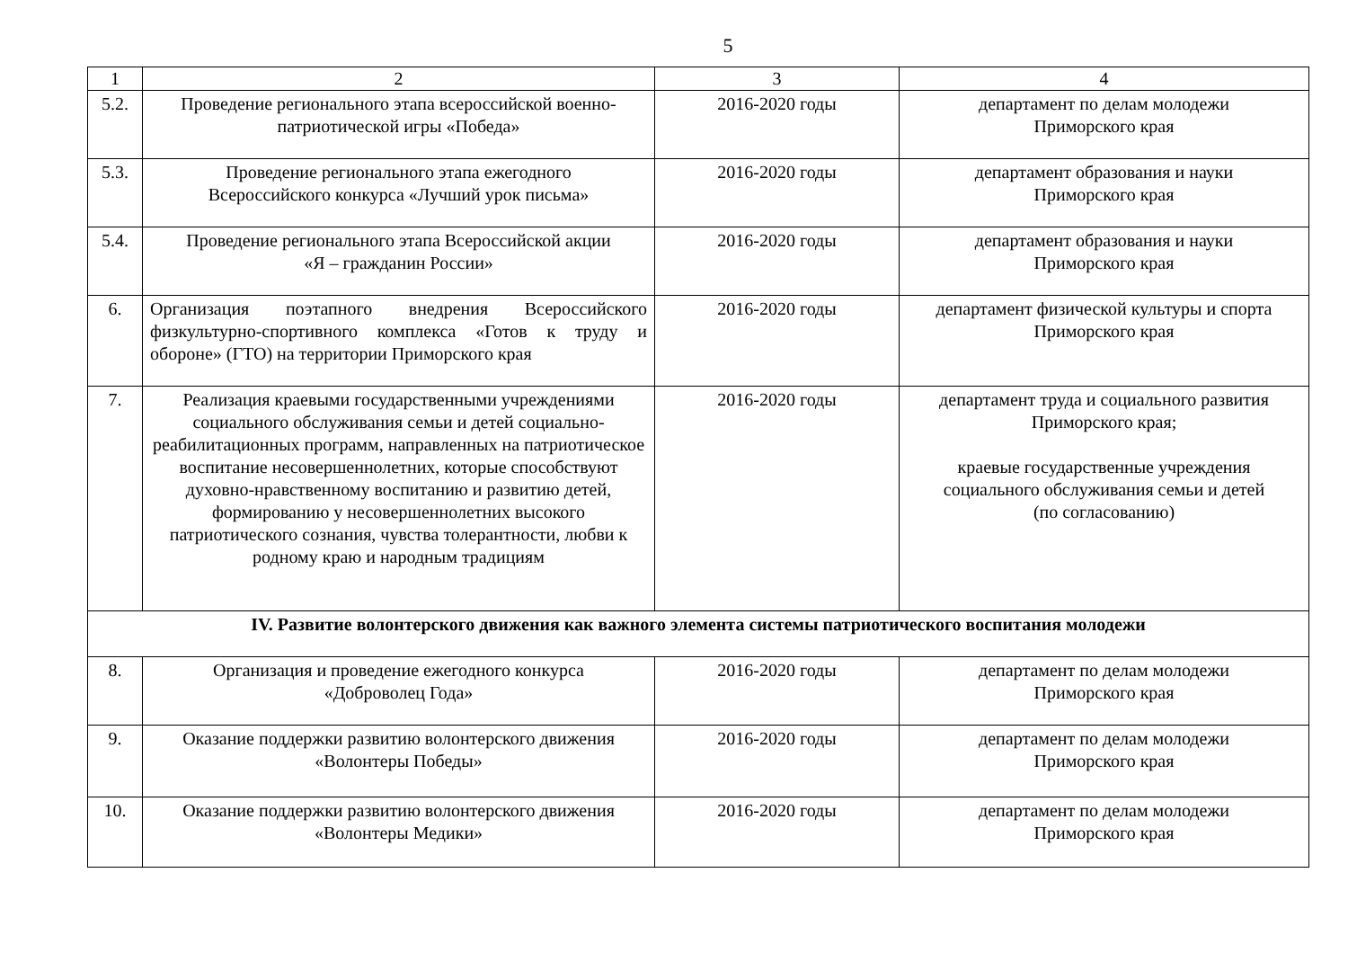5
| 1 | 2 | 3 | 4 |
| 5.2. | Проведение регионального этапа всероссийской военно-патриотической игры «Победа» | 2016-2020 годы | департамент по делам молодежи Приморского края |
| 5.3. | Проведение регионального этапа ежегодного Всероссийского конкурса «Лучший урок письма» | 2016-2020 годы | департамент образования и науки Приморского края |
| 5.4. | Проведение регионального этапа Всероссийской акции «Я – гражданин России» | 2016-2020 годы | департамент образования и науки Приморского края |
| 6. | Организация поэтапного внедрения Всероссийского физкультурно-спортивного комплекса «Готов к труду и обороне» (ГТО) на территории Приморского края | 2016-2020 годы | департамент физической культуры и спорта Приморского края |
| 7. | Реализация краевыми государственными учреждениями социального обслуживания семьи и детей социально-реабилитационных программ, направленных на патриотическое воспитание несовершеннолетних, которые способствуют духовно-нравственному воспитанию и развитию детей, формированию у несовершеннолетних высокого патриотического сознания, чувства толерантности, любви к родному краю и народным традициям | 2016-2020 годы | департамент труда и социального развития Приморского края; краевые государственные учреждения социального обслуживания семьи и детей (по согласованию) |
| IV. Развитие волонтерского движения как важного элемента системы патриотического воспитания молодежи | | | |
| 8. | Организация и проведение ежегодного конкурса «Доброволец Года» | 2016-2020 годы | департамент по делам молодежи Приморского края |
| 9. | Оказание поддержки развитию волонтерского движения «Волонтеры Победы» | 2016-2020 годы | департамент по делам молодежи Приморского края |
| 10. | Оказание поддержки развитию волонтерского движения «Волонтеры Медики» | 2016-2020 годы | департамент по делам молодежи Приморского края |